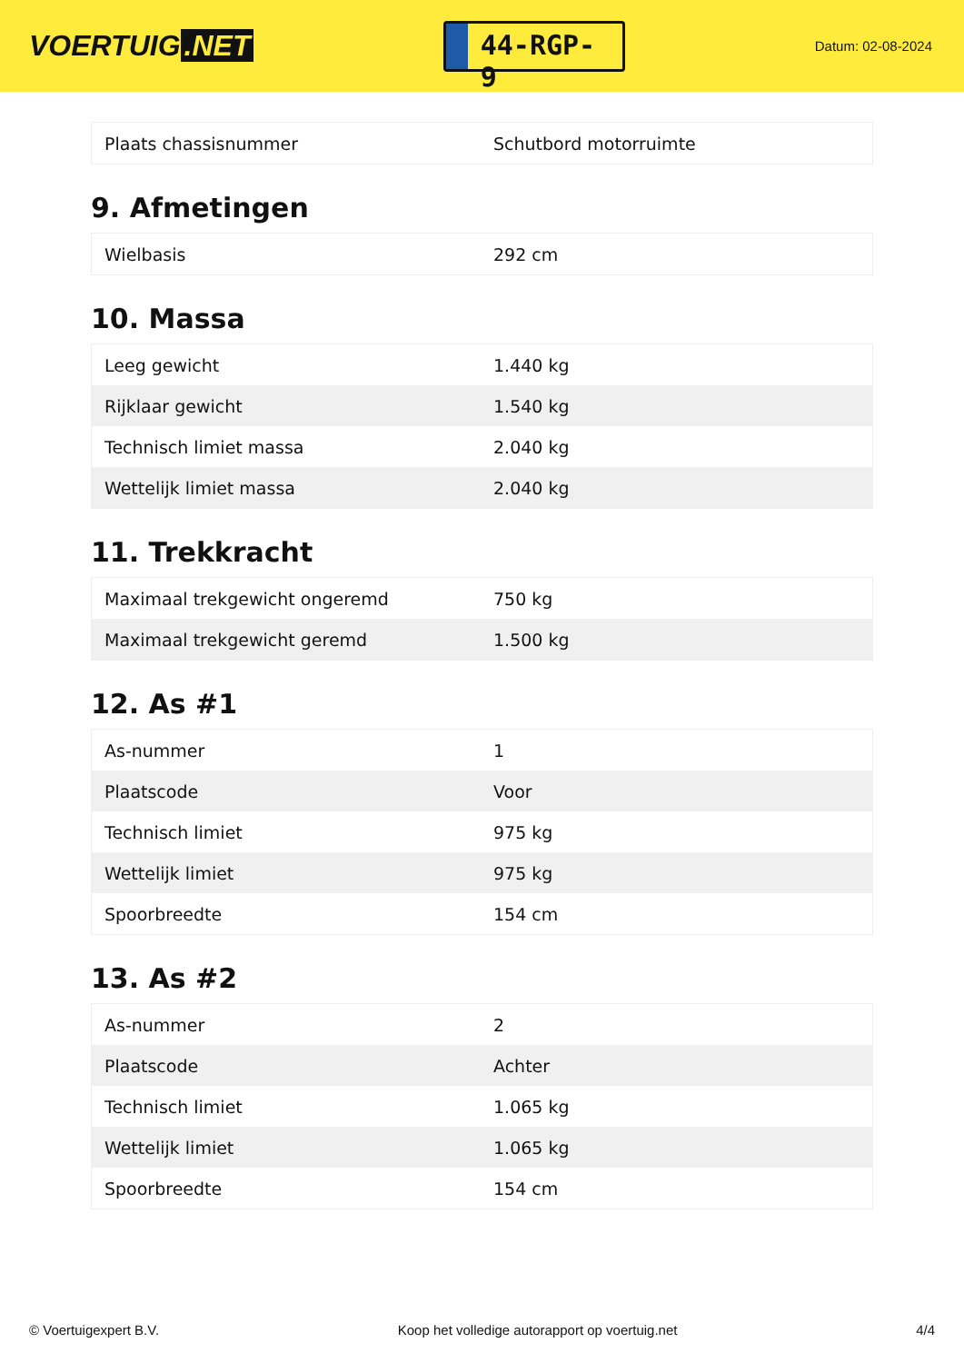VOERTUIG.NET
44-RGP-9
Datum: 02-08-2024
| Plaats chassisnummer | Schutbord motorruimte |
9. Afmetingen
| Wielbasis | 292 cm |
10. Massa
| Leeg gewicht | 1.440 kg |
| Rijklaar gewicht | 1.540 kg |
| Technisch limiet massa | 2.040 kg |
| Wettelijk limiet massa | 2.040 kg |
11. Trekkracht
| Maximaal trekgewicht ongeremd | 750 kg |
| Maximaal trekgewicht geremd | 1.500 kg |
12. As #1
| As-nummer | 1 |
| Plaatscode | Voor |
| Technisch limiet | 975 kg |
| Wettelijk limiet | 975 kg |
| Spoorbreedte | 154 cm |
13. As #2
| As-nummer | 2 |
| Plaatscode | Achter |
| Technisch limiet | 1.065 kg |
| Wettelijk limiet | 1.065 kg |
| Spoorbreedte | 154 cm |
© Voertuigexpert B.V. Koop het volledige autorapport op voertuig.net 4/4